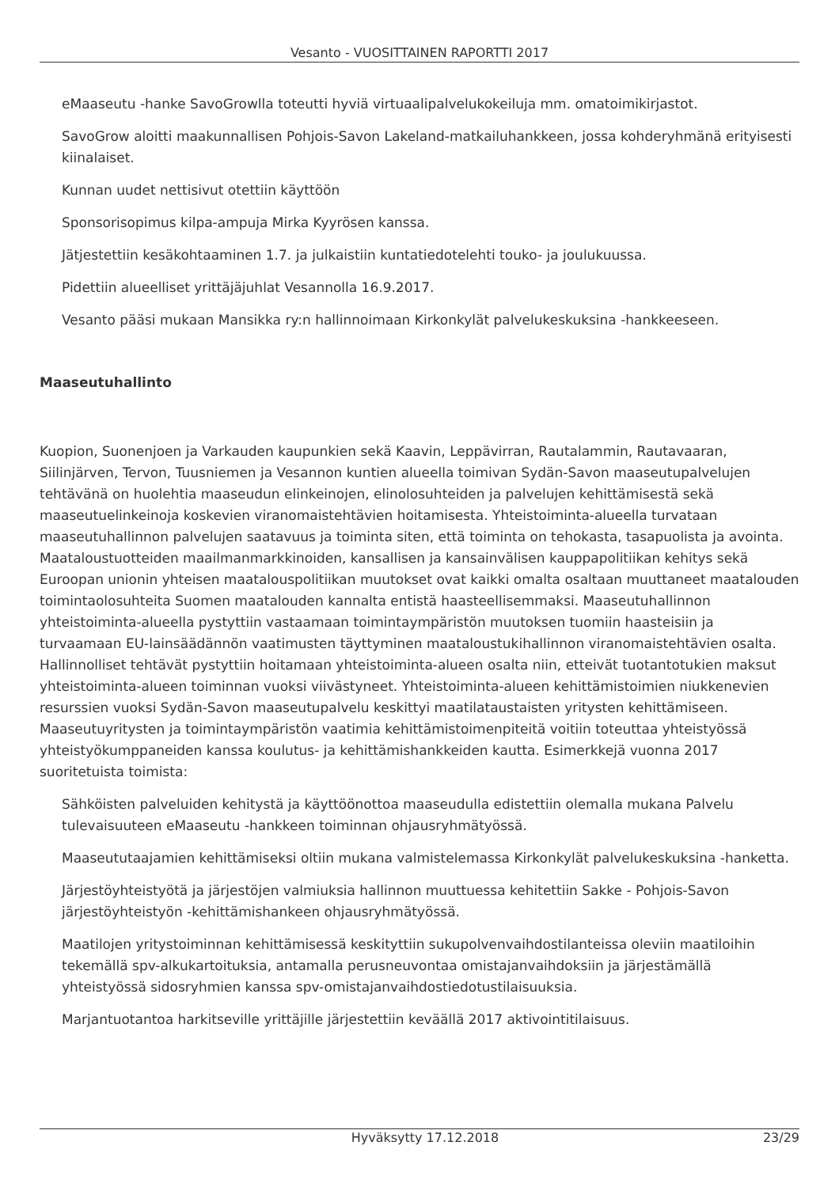Vesanto - VUOSITTAINEN RAPORTTI 2017
eMaaseutu -hanke SavoGrowlla toteutti hyviä virtuaalipalvelukokeiluja mm. omatoimikirjastot.
SavoGrow aloitti maakunnallisen Pohjois-Savon Lakeland-matkailuhankkeen, jossa kohderyhmänä erityisesti kiinalaiset.
Kunnan uudet nettisivut otettiin käyttöön
Sponsorisopimus kilpa-ampuja Mirka Kyyrösen kanssa.
Jätjestettiin kesäkohtaaminen 1.7. ja julkaistiin kuntatiedotelehti touko- ja joulukuussa.
Pidettiin alueelliset yrittäjäjuhlat Vesannolla 16.9.2017.
Vesanto pääsi mukaan Mansikka ry:n hallinnoimaan Kirkonkylät palvelukeskuksina -hankkeeseen.
Maaseutuhallinto
Kuopion, Suonenjoen ja Varkauden kaupunkien sekä Kaavin, Leppävirran, Rautalammin, Rautavaaran, Siilinjärven, Tervon, Tuusniemen ja Vesannon kuntien alueella toimivan Sydän-Savon maaseutupalvelujen tehtävänä on huolehtia maaseudun elinkeinojen, elinolosuhteiden ja palvelujen kehittämisestä sekä maaseutuelinkeinoja koskevien viranomaistehtävien hoitamisesta. Yhteistoiminta-alueella turvataan maaseutuhallinnon palvelujen saatavuus ja toiminta siten, että toiminta on tehokasta, tasapuolista ja avointa. Maataloustuotteiden maailmanmarkkinoiden, kansallisen ja kansainvälisen kauppapolitiikan kehitys sekä Euroopan unionin yhteisen maatalouspolitiikan muutokset ovat kaikki omalta osaltaan muuttaneet maatalouden toimintaolosuhteita Suomen maatalouden kannalta entistä haasteellisemmaksi. Maaseutuhallinnon yhteistoiminta-alueella pystyttiin vastaamaan toimintaympäristön muutoksen tuomiin haasteisiin ja turvaamaan EU-lainsäädännön vaatimusten täyttyminen maataloustukihallinnon viranomaistehtävien osalta. Hallinnolliset tehtävät pystyttiin hoitamaan yhteistoiminta-alueen osalta niin, etteivät tuotantotukien maksut yhteistoiminta-alueen toiminnan vuoksi viivästyneet. Yhteistoiminta-alueen kehittämistoimien niukkenevien resurssien vuoksi Sydän-Savon maaseutupalvelu keskittyi maatilataustaisten yritysten kehittämiseen. Maaseutuyritysten ja toimintaympäristön vaatimia kehittämistoimenpiteitä voitiin toteuttaa yhteistyössä yhteistyökumppaneiden kanssa koulutus- ja kehittämishankkeiden kautta. Esimerkkejä vuonna 2017 suoritetuista toimista:
Sähköisten palveluiden kehitystä ja käyttöönottoa maaseudulla edistettiin olemalla mukana Palvelu tulevaisuuteen eMaaseutu -hankkeen toiminnan ohjausryhmätyössä.
Maaseututaajamien kehittämiseksi oltiin mukana valmistelemassa Kirkonkylät palvelukeskuksina -hanketta.
Järjestöyhteistyötä ja järjestöjen valmiuksia hallinnon muuttuessa kehitettiin Sakke - Pohjois-Savon järjestöyhteistyön -kehittämishankeen ohjausryhmätyössä.
Maatilojen yritystoiminnan kehittämisessä keskityttiin sukupolvenvaihdostilanteissa oleviin maatiloihin tekemällä spv-alkukartoituksia, antamalla perusneuvontaa omistajanvaihdoksiin ja järjestämällä yhteistyössä sidosryhmien kanssa spv-omistajanvaihdostiedotustilaisuuksia.
Marjantuotantoa harkitseville yrittäjille järjestettiin keväällä 2017 aktivointitilaisuus.
Hyväksytty 17.12.2018 23/29